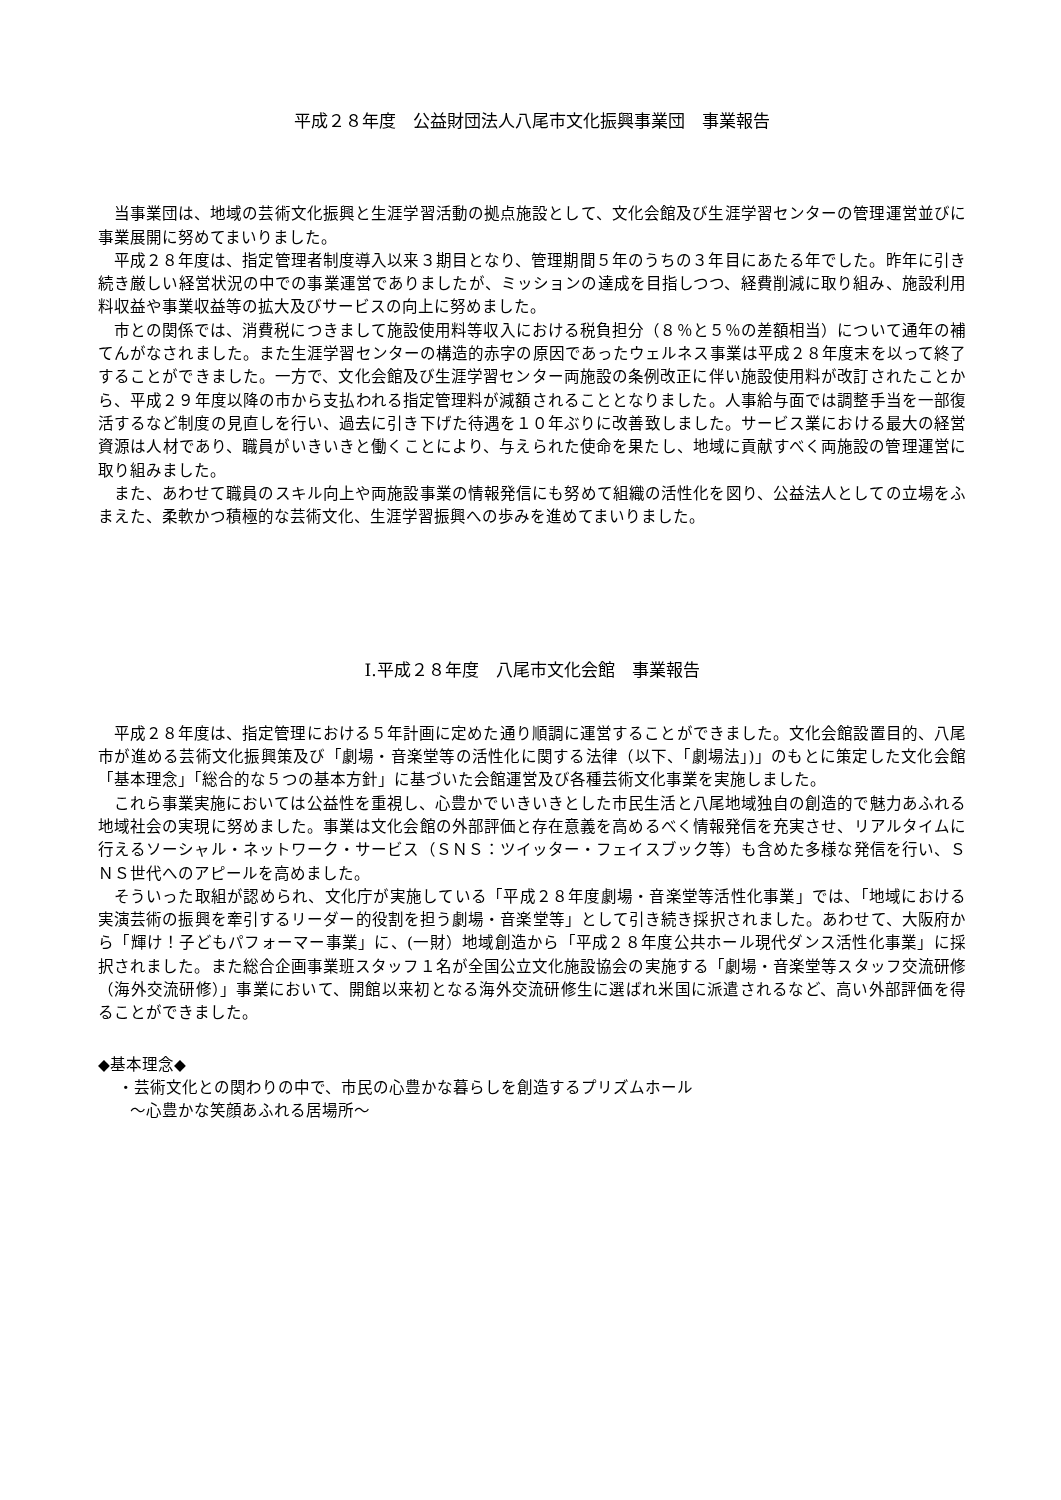平成２８年度　公益財団法人八尾市文化振興事業団　事業報告
当事業団は、地域の芸術文化振興と生涯学習活動の拠点施設として、文化会館及び生涯学習センターの管理運営並びに事業展開に努めてまいりました。
平成２８年度は、指定管理者制度導入以来３期目となり、管理期間５年のうちの３年目にあたる年でした。昨年に引き続き厳しい経営状況の中での事業運営でありましたが、ミッションの達成を目指しつつ、経費削減に取り組み、施設利用料収益や事業収益等の拡大及びサービスの向上に努めました。
市との関係では、消費税につきまして施設使用料等収入における税負担分（８％と５％の差額相当）について通年の補てんがなされました。また生涯学習センターの構造的赤字の原因であったウェルネス事業は平成２８年度末を以って終了することができました。一方で、文化会館及び生涯学習センター両施設の条例改正に伴い施設使用料が改訂されたことから、平成２９年度以降の市から支払われる指定管理料が減額されることとなりました。人事給与面では調整手当を一部復活するなど制度の見直しを行い、過去に引き下げた待遇を１０年ぶりに改善致しました。サービス業における最大の経営資源は人材であり、職員がいきいきと働くことにより、与えられた使命を果たし、地域に貢献すべく両施設の管理運営に取り組みました。
また、あわせて職員のスキル向上や両施設事業の情報発信にも努めて組織の活性化を図り、公益法人としての立場をふまえた、柔軟かつ積極的な芸術文化、生涯学習振興への歩みを進めてまいりました。
Ⅰ.平成２８年度　八尾市文化会館　事業報告
平成２８年度は、指定管理における５年計画に定めた通り順調に運営することができました。文化会館設置目的、八尾市が進める芸術文化振興策及び「劇場・音楽堂等の活性化に関する法律（以下、「劇場法」)」のもとに策定した文化会館「基本理念」「総合的な５つの基本方針」に基づいた会館運営及び各種芸術文化事業を実施しました。
これら事業実施においては公益性を重視し、心豊かでいきいきとした市民生活と八尾地域独自の創造的で魅力あふれる地域社会の実現に努めました。事業は文化会館の外部評価と存在意義を高めるべく情報発信を充実させ、リアルタイムに行えるソーシャル・ネットワーク・サービス（ＳＮＳ：ツイッター・フェイスブック等）も含めた多様な発信を行い、ＳＮＳ世代へのアピールを高めました。
そういった取組が認められ、文化庁が実施している「平成２８年度劇場・音楽堂等活性化事業」では、「地域における実演芸術の振興を牽引するリーダー的役割を担う劇場・音楽堂等」として引き続き採択されました。あわせて、大阪府から「輝け！子どもパフォーマー事業」に、(一財）地域創造から「平成２８年度公共ホール現代ダンス活性化事業」に採択されました。また総合企画事業班スタッフ１名が全国公立文化施設協会の実施する「劇場・音楽堂等スタッフ交流研修（海外交流研修）」事業において、開館以来初となる海外交流研修生に選ばれ米国に派遣されるなど、高い外部評価を得ることができました。
◆基本理念◆
・芸術文化との関わりの中で、市民の心豊かな暮らしを創造するプリズムホール
～心豊かな笑顔あふれる居場所～